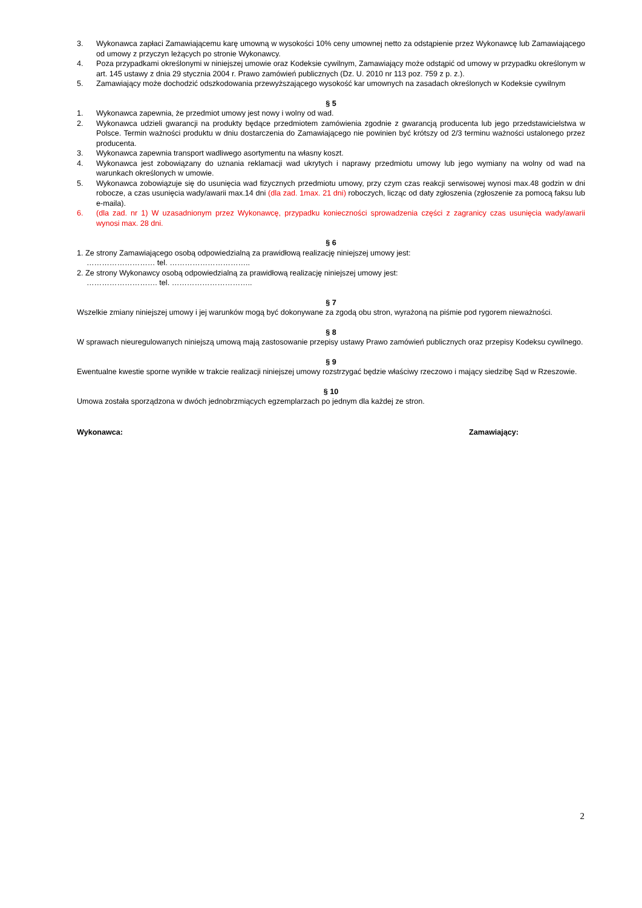3. Wykonawca zapłaci Zamawiającemu karę umowną w wysokości 10% ceny umownej netto za odstąpienie przez Wykonawcę lub Zamawiającego od umowy z przyczyn leżących po stronie Wykonawcy.
4. Poza przypadkami określonymi w niniejszej umowie oraz Kodeksie cywilnym, Zamawiający może odstąpić od umowy w przypadku określonym w art. 145 ustawy z dnia 29 stycznia 2004 r. Prawo zamówień publicznych (Dz. U. 2010 nr 113 poz. 759 z p. z.).
5. Zamawiający może dochodzić odszkodowania przewyższającego wysokość kar umownych na zasadach określonych w Kodeksie cywilnym
§ 5
1. Wykonawca zapewnia, że przedmiot umowy jest nowy i wolny od wad.
2. Wykonawca udzieli gwarancji na produkty będące przedmiotem zamówienia zgodnie z gwarancją producenta lub jego przedstawicielstwa w Polsce. Termin ważności produktu w dniu dostarczenia do Zamawiającego nie powinien być krótszy od 2/3 terminu ważności ustalonego przez producenta.
3. Wykonawca zapewnia transport wadliwego asortymentu na własny koszt.
4. Wykonawca jest zobowiązany do uznania reklamacji wad ukrytych i naprawy przedmiotu umowy lub jego wymiany na wolny od wad na warunkach określonych w umowie.
5. Wykonawca zobowiązuje się do usunięcia wad fizycznych przedmiotu umowy, przy czym czas reakcji serwisowej wynosi max.48 godzin w dni robocze, a czas usunięcia wady/awarii max.14 dni (dla zad. 1max. 21 dni) roboczych, licząc od daty zgłoszenia (zgłoszenie za pomocą faksu lub e-maila).
6. (dla zad. nr 1) W uzasadnionym przez Wykonawcę, przypadku konieczności sprowadzenia części z zagranicy czas usunięcia wady/awarii wynosi max. 28 dni.
§ 6
1. Ze strony Zamawiającego osobą odpowiedzialną za prawidłową realizację niniejszej umowy jest:
……………………… tel. …………………………..
2. Ze strony Wykonawcy osobą odpowiedzialną za prawidłową realizację niniejszej umowy jest:
………………………. tel. …………………………..
§ 7
Wszelkie zmiany niniejszej umowy i jej warunków mogą być dokonywane za zgodą obu stron, wyrażoną na piśmie pod rygorem nieważności.
§ 8
W sprawach nieuregulowanych niniejszą umową mają zastosowanie przepisy ustawy Prawo zamówień publicznych oraz przepisy Kodeksu cywilnego.
§ 9
Ewentualne kwestie sporne wynikłe w trakcie realizacji niniejszej umowy rozstrzygać będzie właściwy rzeczowo i mający siedzibę Sąd w Rzeszowie.
§ 10
Umowa została sporządzona w dwóch jednobrzmiących egzemplarzach po jednym dla każdej ze stron.
Wykonawca: Zamawiający:
2